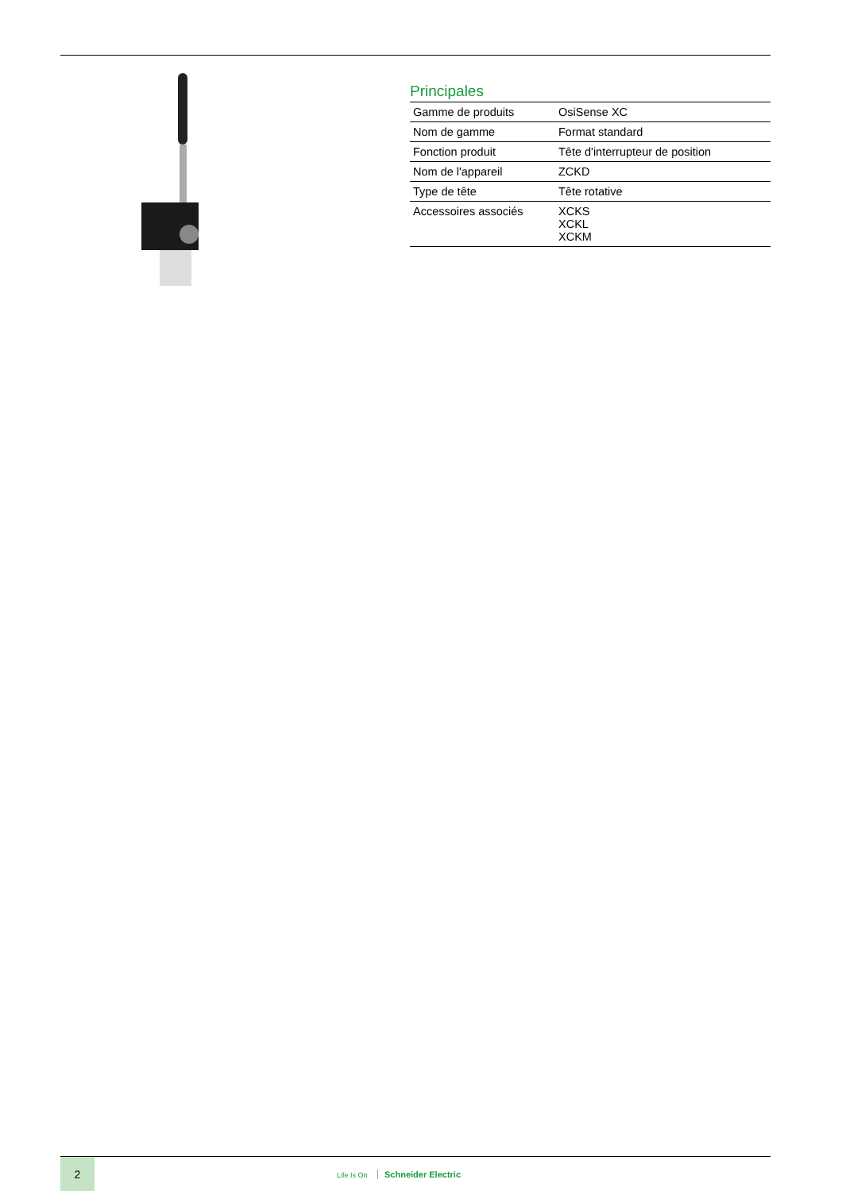Principales
| Gamme de produits | OsiSense XC |
| Nom de gamme | Format standard |
| Fonction produit | Tête d'interrupteur de position |
| Nom de l'appareil | ZCKD |
| Type de tête | Tête rotative |
| Accessoires associés | XCKS XCKL XCKM |
2
Life Is On Schneider Electric